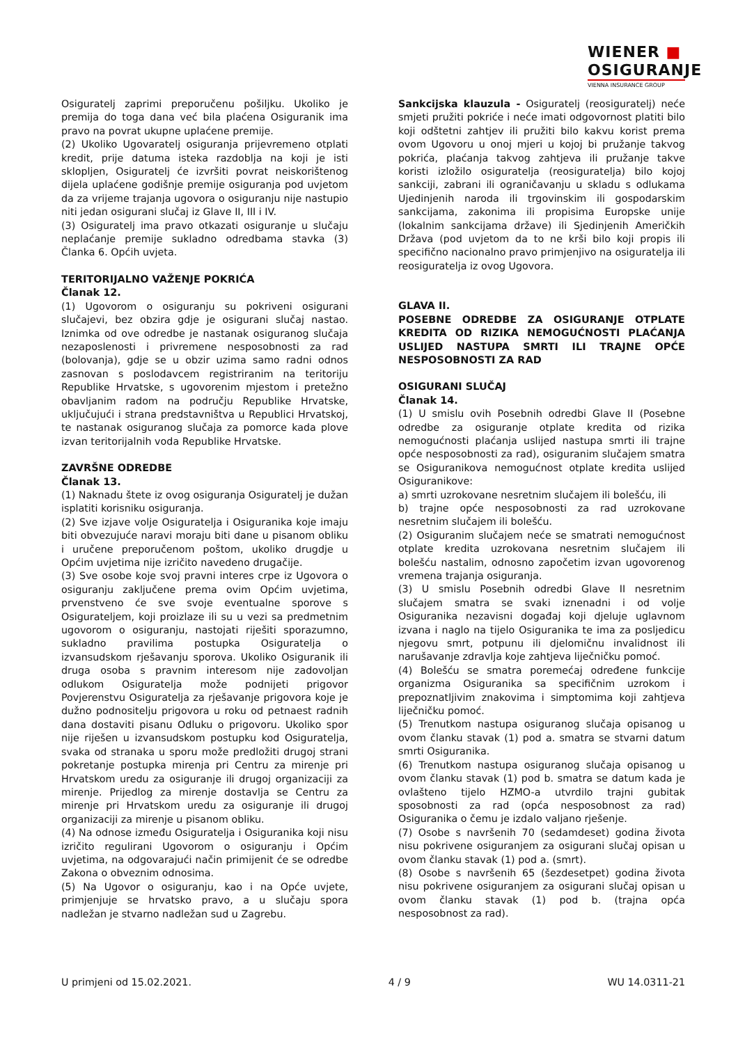WIENER ■
OSIGURANJE
VIENNA INSURANCE GROUP
Osiguratelj zaprimi preporučenu pošiljku. Ukoliko je premija do toga dana već bila plaćena Osiguranik ima pravo na povrat ukupne uplaćene premije.
(2) Ukoliko Ugovaratelj osiguranja prijevremeno otplati kredit, prije datuma isteka razdoblja na koji je isti sklopljen, Osiguratelj će izvršiti povrat neiskorištenog dijela uplaćene godišnje premije osiguranja pod uvjetom da za vrijeme trajanja ugovora o osiguranju nije nastupio niti jedan osigurani slučaj iz Glave II, III i IV.
(3) Osiguratelj ima pravo otkazati osiguranje u slučaju neplaćanje premije sukladno odredbama stavka (3) Članka 6. Općih uvjeta.
TERITORIJALNO VAŽENJE POKRIĆA
Članak 12.
(1) Ugovorom o osiguranju su pokriveni osigurani slučajevi, bez obzira gdje je osigurani slučaj nastao. Iznimka od ove odredbe je nastanak osiguranog slučaja nezaposlenosti i privremene nesposobnosti za rad (bolovanja), gdje se u obzir uzima samo radni odnos zasnovan s poslodavcem registriranim na teritoriju Republike Hrvatske, s ugovorenim mjestom i pretežno obavljanim radom na području Republike Hrvatske, uključujući i strana predstavništva u Republici Hrvatskoj, te nastanak osiguranog slučaja za pomorce kada plove izvan teritorijalnih voda Republike Hrvatske.
ZAVRŠNE ODREDBE
Članak 13.
(1) Naknadu štete iz ovog osiguranja Osiguratelj je dužan isplatiti korisniku osiguranja.
(2) Sve izjave volje Osiguratelja i Osiguranika koje imaju biti obvezujuće naravi moraju biti dane u pisanom obliku i uručene preporučenom poštom, ukoliko drugdje u Općim uvjetima nije izričito navedeno drugačije.
(3) Sve osobe koje svoj pravni interes crpe iz Ugovora o osiguranju zaključene prema ovim Općim uvjetima, prvenstveno će sve svoje eventualne sporove s Osigurateljem, koji proizlaze ili su u vezi sa predmetnim ugovorom o osiguranju, nastojati riješiti sporazumno, sukladno pravilima postupka Osiguratelja o izvansudskom rješavanju sporova. Ukoliko Osiguranik ili druga osoba s pravnim interesom nije zadovoljan odlukom Osiguratelja može podnijeti prigovor Povjerenstvu Osiguratelja za rješavanje prigovora koje je dužno podnositelju prigovora u roku od petnaest radnih dana dostaviti pisanu Odluku o prigovoru. Ukoliko spor nije riješen u izvansudskom postupku kod Osiguratelja, svaka od stranaka u sporu može predložiti drugoj strani pokretanje postupka mirenja pri Centru za mirenje pri Hrvatskom uredu za osiguranje ili drugoj organizaciji za mirenje. Prijedlog za mirenje dostavlja se Centru za mirenje pri Hrvatskom uredu za osiguranje ili drugoj organizaciji za mirenje u pisanom obliku.
(4) Na odnose između Osiguratelja i Osiguranika koji nisu izričito regulirani Ugovorom o osiguranju i Općim uvjetima, na odgovarajući način primijenit će se odredbe Zakona o obveznim odnosima.
(5) Na Ugovor o osiguranju, kao i na Opće uvjete, primjenjuje se hrvatsko pravo, a u slučaju spora nadležan je stvarno nadležan sud u Zagrebu.
Sankcijska klauzula - Osiguratelj (reosiguratelj) neće smjeti pružiti pokriće i neće imati odgovornost platiti bilo koji odštetni zahtjev ili pružiti bilo kakvu korist prema ovom Ugovoru u onoj mjeri u kojoj bi pružanje takvog pokrića, plaćanja takvog zahtjeva ili pružanje takve koristi izložilo osiguratelja (reosiguratelja) bilo kojoj sankciji, zabrani ili ograničavanju u skladu s odlukama Ujedinjenih naroda ili trgovinskim ili gospodarskim sankcijama, zakonima ili propisima Europske unije (lokalnim sankcijama države) ili Sjedinjenih Američkih Država (pod uvjetom da to ne krši bilo koji propis ili specifično nacionalno pravo primjenjivo na osiguratelja ili reosiguratelja iz ovog Ugovora.
GLAVA II.
POSEBNE ODREDBE ZA OSIGURANJE OTPLATE KREDITA OD RIZIKA NEMOGUĆNOSTI PLAĆANJA USLIJED NASTUPA SMRTI ILI TRAJNE OPĆE NESPOSOBNOSTI ZA RAD
OSIGURANI SLUČAJ
Članak 14.
(1) U smislu ovih Posebnih odredbi Glave II (Posebne odredbe za osiguranje otplate kredita od rizika nemogućnosti plaćanja uslijed nastupa smrti ili trajne opće nesposobnosti za rad), osiguranim slučajem smatra se Osiguranikova nemogućnost otplate kredita uslijed Osiguranikove:
a) smrti uzrokovane nesretnim slučajem ili bolešću, ili
b) trajne opće nesposobnosti za rad uzrokovane nesretnim slučajem ili bolešću.
(2) Osiguranim slučajem neće se smatrati nemogućnost otplate kredita uzrokovana nesretnim slučajem ili bolešću nastalim, odnosno započetim izvan ugovorenog vremena trajanja osiguranja.
(3) U smislu Posebnih odredbi Glave II nesretnim slučajem smatra se svaki iznenadni i od volje Osiguranika nezavisni događaj koji djeluje uglavnom izvana i naglo na tijelo Osiguranika te ima za posljedicu njegovu smrt, potpunu ili djelomičnu invalidnost ili narušavanje zdravlja koje zahtjeva liječničku pomoć.
(4) Bolešću se smatra poremećaj određene funkcije organizma Osiguranika sa specifičnim uzrokom i prepoznatljivim znakovima i simptomima koji zahtjeva liječničku pomoć.
(5) Trenutkom nastupa osiguranog slučaja opisanog u ovom članku stavak (1) pod a. smatra se stvarni datum smrti Osiguranika.
(6) Trenutkom nastupa osiguranog slučaja opisanog u ovom članku stavak (1) pod b. smatra se datum kada je ovlašteno tijelo HZMO-a utvrdilo trajni gubitak sposobnosti za rad (opća nesposobnost za rad) Osiguranika o čemu je izdalo valjano rješenje.
(7) Osobe s navršenih 70 (sedamdeset) godina života nisu pokrivene osiguranjem za osigurani slučaj opisan u ovom članku stavak (1) pod a. (smrt).
(8) Osobe s navršenih 65 (šezdesetpet) godina života nisu pokrivene osiguranjem za osigurani slučaj opisan u ovom članku stavak (1) pod b. (trajna opća nesposobnost za rad).
U primjeni od 15.02.2021. 4 / 9 WU 14.0311-21